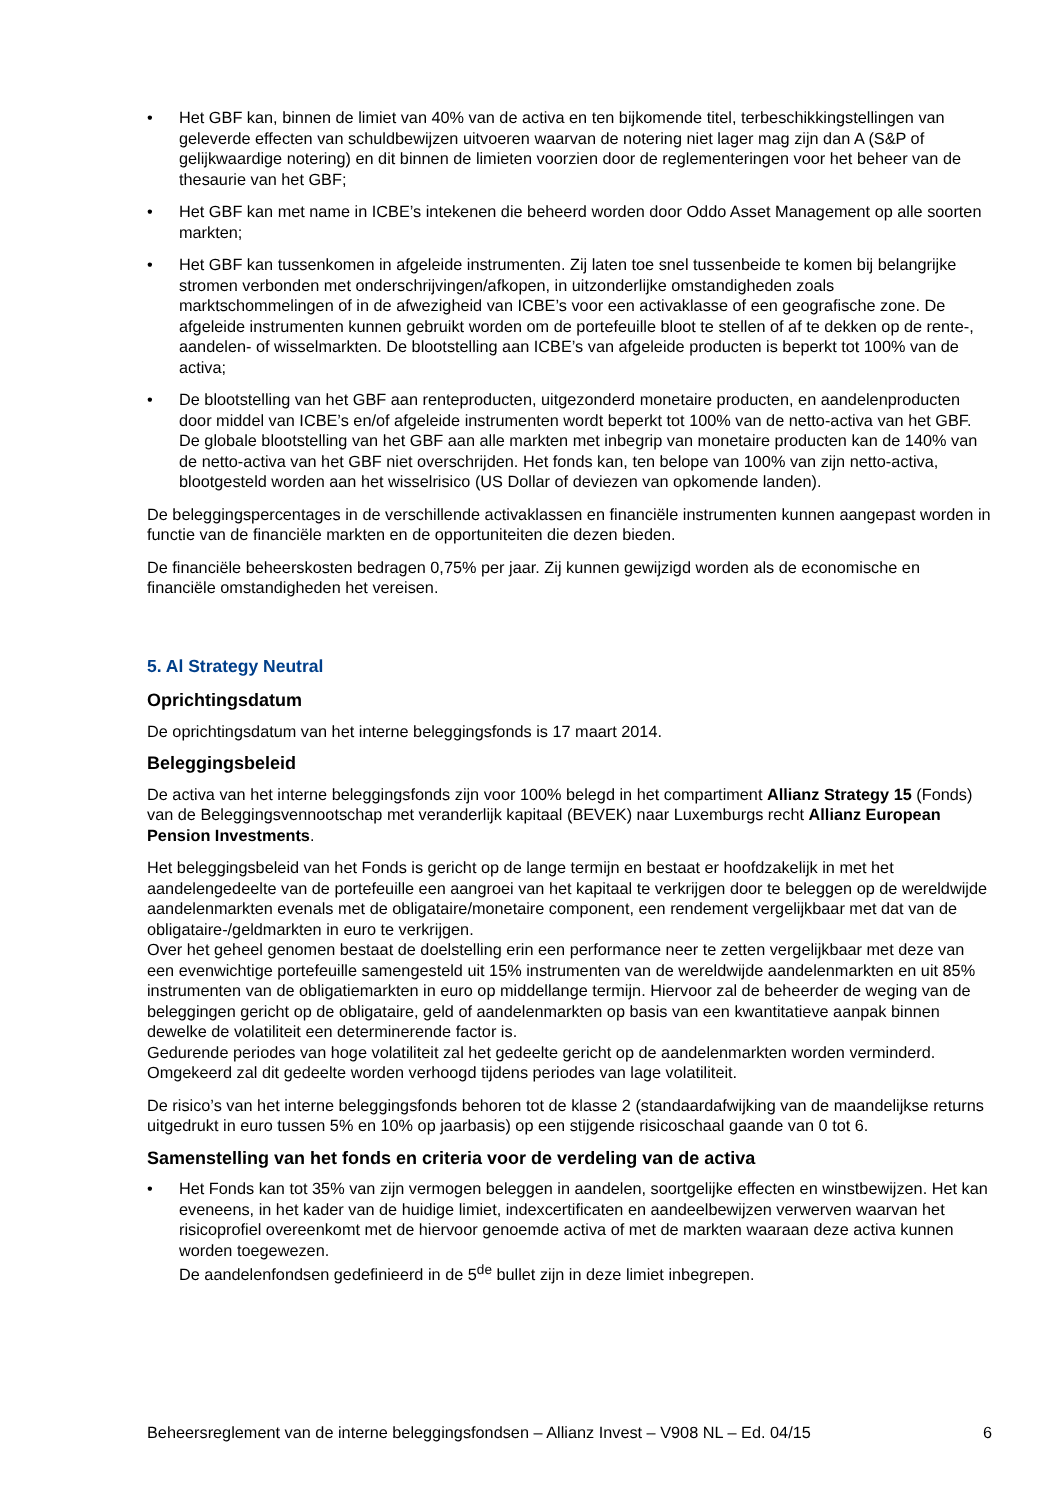• Het GBF kan, binnen de limiet van 40% van de activa en ten bijkomende titel, terbeschikkingstellingen van geleverde effecten van schuldbewijzen uitvoeren waarvan de notering niet lager mag zijn dan A (S&P of gelijkwaardige notering) en dit binnen de limieten voorzien door de reglementeringen voor het beheer van de thesaurie van het GBF;
• Het GBF kan met name in ICBE’s intekenen die beheerd worden door Oddo Asset Management op alle soorten markten;
• Het GBF kan tussenkomen in afgeleide instrumenten. Zij laten toe snel tussenbeide te komen bij belangrijke stromen verbonden met onderschrijvingen/afkopen, in uitzonderlijke omstandigheden zoals marktschommelingen of in de afwezigheid van ICBE’s voor een activaklasse of een geografische zone. De afgeleide instrumenten kunnen gebruikt worden om de portefeuille bloot te stellen of af te dekken op de rente-, aandelen- of wisselmarkten. De blootstelling aan ICBE’s van afgeleide producten is beperkt tot 100% van de activa;
• De blootstelling van het GBF aan renteproducten, uitgezonderd monetaire producten, en aandelenproducten door middel van ICBE’s en/of afgeleide instrumenten wordt beperkt tot 100% van de netto-activa van het GBF. De globale blootstelling van het GBF aan alle markten met inbegrip van monetaire producten kan de 140% van de netto-activa van het GBF niet overschrijden. Het fonds kan, ten belope van 100% van zijn netto-activa, blootgesteld worden aan het wisselrisico (US Dollar of deviezen van opkomende landen).
De beleggingspercentages in de verschillende activaklassen en financiële instrumenten kunnen aangepast worden in functie van de financiële markten en de opportuniteiten die dezen bieden.
De financiële beheerskosten bedragen 0,75% per jaar. Zij kunnen gewijzigd worden als de economische en financiële omstandigheden het vereisen.
5. Al Strategy Neutral
Oprichtingsdatum
De oprichtingsdatum van het interne beleggingsfonds is 17 maart 2014.
Beleggingsbeleid
De activa van het interne beleggingsfonds zijn voor 100% belegd in het compartiment Allianz Strategy 15 (Fonds) van de Beleggingsvennootschap met veranderlijk kapitaal (BEVEK) naar Luxemburgs recht Allianz European Pension Investments.
Het beleggingsbeleid van het Fonds is gericht op de lange termijn en bestaat er hoofdzakelijk in met het aandelengedeelte van de portefeuille een aangroei van het kapitaal te verkrijgen door te beleggen op de wereldwijde aandelenmarkten evenals met de obligataire/monetaire component, een rendement vergelijkbaar met dat van de obligataire-/geldmarkten in euro te verkrijgen.
Over het geheel genomen bestaat de doelstelling erin een performance neer te zetten vergelijkbaar met deze van een evenwichtige portefeuille samengesteld uit 15% instrumenten van de wereldwijde aandelenmarkten en uit 85% instrumenten van de obligatiemarkten in euro op middellange termijn. Hiervoor zal de beheerder de weging van de beleggingen gericht op de obligataire, geld of aandelenmarkten op basis van een kwantitatieve aanpak binnen dewelke de volatiliteit een determinerende factor is.
Gedurende periodes van hoge volatiliteit zal het gedeelte gericht op de aandelenmarkten worden verminderd. Omgekeerd zal dit gedeelte worden verhoogd tijdens periodes van lage volatiliteit.
De risico’s van het interne beleggingsfonds behoren tot de klasse 2 (standaardafwijking van de maandelijkse returns uitgedrukt in euro tussen 5% en 10% op jaarbasis) op een stijgende risicoschaal gaande van 0 tot 6.
Samenstelling van het fonds en criteria voor de verdeling van de activa
• Het Fonds kan tot 35% van zijn vermogen beleggen in aandelen, soortgelijke effecten en winstbewijzen. Het kan eveneens, in het kader van de huidige limiet, indexcertificaten en aandeelbewijzen verwerven waarvan het risicoprofiel overeenkomt met de hiervoor genoemde activa of met de markten waaraan deze activa kunnen worden toegewezen.
De aandelenfondsen gedefinieerd in de 5<sup>de</sup> bullet zijn in deze limiet inbegrepen.
Beheersreglement van de interne beleggingsfondsen – Allianz Invest – V908 NL – Ed. 04/15 6